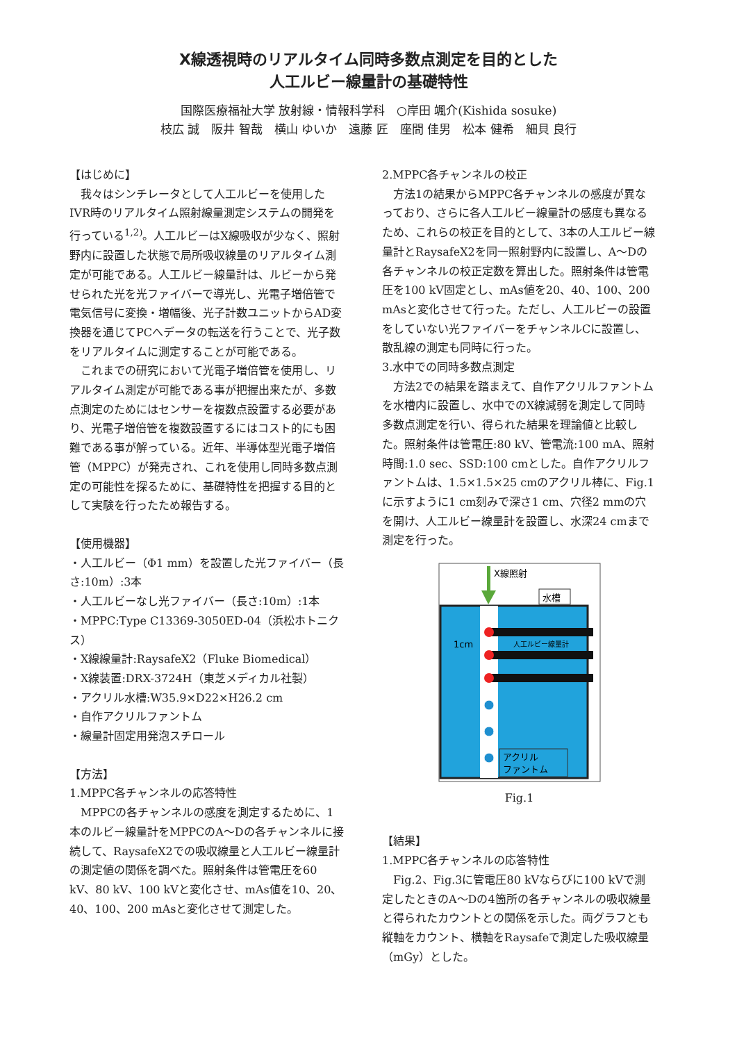X線透視時のリアルタイム同時多数点測定を目的とした
人工ルビー線量計の基礎特性
国際医療福祉大学 放射線・情報科学科　○岸田 颯介(Kishida sosuke)
枝広 誠　阪井 智哉　横山 ゆいか　遠藤 匠　座間 佳男　松本 健希　細貝 良行
【はじめに】
我々はシンチレータとして人工ルビーを使用したIVR時のリアルタイム照射線量測定システムの開発を行っている<sup>1,2)</sup>。人工ルビーはX線吸収が少なく、照射野内に設置した状態で局所吸収線量のリアルタイム測定が可能である。人工ルビー線量計は、ルビーから発せられた光を光ファイバーで導光し、光電子増倍管で電気信号に変換・増幅後、光子計数ユニットからAD変換器を通じてPCへデータの転送を行うことで、光子数をリアルタイムに測定することが可能である。
これまでの研究において光電子増倍管を使用し、リアルタイム測定が可能である事が把握出来たが、多数点測定のためにはセンサーを複数点設置する必要があり、光電子増倍管を複数設置するにはコスト的にも困難である事が解っている。近年、半導体型光電子増倍管（MPPC）が発売され、これを使用し同時多数点測定の可能性を探るために、基礎特性を把握する目的として実験を行ったため報告する。
【使用機器】
・人工ルビー（Φ1 mm）を設置した光ファイバー（長さ:10m）:3本
・人工ルビーなし光ファイバー（長さ:10m）:1本
・MPPC:Type C13369-3050ED-04（浜松ホトニクス）
・X線線量計:RaysafeX2（Fluke Biomedical）
・X線装置:DRX-3724H（東芝メディカル社製）
・アクリル水槽:W35.9×D22×H26.2 cm
・自作アクリルファントム
・線量計固定用発泡スチロール
【方法】
1.MPPC各チャンネルの応答特性
MPPCの各チャンネルの感度を測定するために、1本のルビー線量計をMPPCのA～Dの各チャンネルに接続して、RaysafeX2での吸収線量と人工ルビー線量計の測定値の関係を調べた。照射条件は管電圧を60 kV、80 kV、100 kVと変化させ、mAs値を10、20、40、100、200 mAsと変化させて測定した。
2.MPPC各チャンネルの校正
方法1の結果からMPPC各チャンネルの感度が異なっており、さらに各人工ルビー線量計の感度も異なるため、これらの校正を目的として、3本の人工ルビー線量計とRaysafeX2を同一照射野内に設置し、A～Dの各チャンネルの校正定数を算出した。照射条件は管電圧を100 kV固定とし、mAs値を20、40、100、200 mAsと変化させて行った。ただし、人工ルビーの設置をしていない光ファイバーをチャンネルCに設置し、散乱線の測定も同時に行った。
3.水中での同時多数点測定
方法2での結果を踏まえて、自作アクリルファントムを水槽内に設置し、水中でのX線減弱を測定して同時多数点測定を行い、得られた結果を理論値と比較した。照射条件は管電圧:80 kV、管電流:100 mA、照射時間:1.0 sec、SSD:100 cmとした。自作アクリルファントムは、1.5×1.5×25 cmのアクリル棒に、Fig.1に示すように1 cm刻みで深さ1 cm、穴径2 mmの穴を開け、人工ルビー線量計を設置し、水深24 cmまで測定を行った。
X線照射
水槽
1cm
人工ルビー線量計
アクリル
ファントム
Fig.1
【結果】
1.MPPC各チャンネルの応答特性
Fig.2、Fig.3に管電圧80 kVならびに100 kVで測定したときのA～Dの4箇所の各チャンネルの吸収線量と得られたカウントとの関係を示した。両グラフとも縦軸をカウント、横軸をRaysafeで測定した吸収線量（mGy）とした。